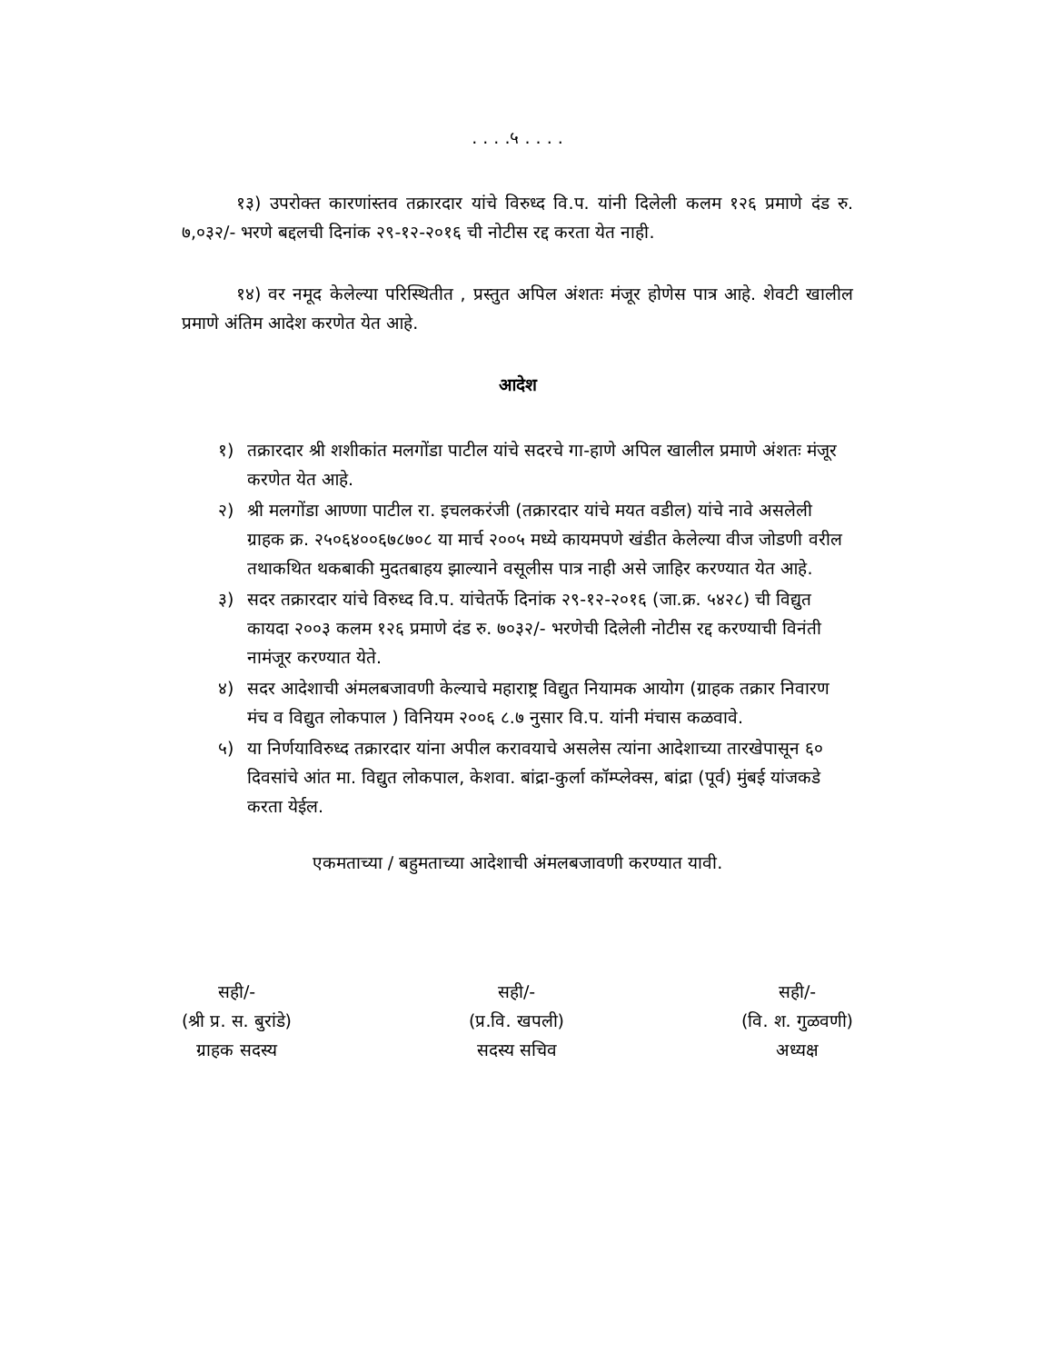. . . .५ . . . .
१३) उपरोक्त कारणांस्तव तक्रारदार यांचे विरुध्द वि.प. यांनी दिलेली कलम १२६ प्रमाणे दंड रु. ७,०३२/- भरणे बद्दलची दिनांक २९-१२-२०१६ ची नोटीस रद्द करता येत नाही.
१४) वर नमूद केलेल्या परिस्थितीत , प्रस्तुत अपिल अंशतः मंजूर होणेस पात्र आहे. शेवटी खालील प्रमाणे अंतिम आदेश करणेत येत आहे.
आदेश
१) तक्रारदार श्री शशीकांत मलगोंडा पाटील यांचे सदरचे गा-हाणे अपिल खालील प्रमाणे अंशतः मंजूर करणेत येत आहे.
२) श्री मलगोंडा आण्णा पाटील रा. इचलकरंजी (तक्रारदार यांचे मयत वडील) यांचे नावे असलेली ग्राहक क्र. २५०६४००६७८७०८ या मार्च २००५ मध्ये कायमपणे खंडीत केलेल्या वीज जोडणी वरील तथाकथित थकबाकी मुदतबाहय झाल्याने वसूलीस पात्र नाही असे जाहिर करण्यात येत आहे.
३) सदर तक्रारदार यांचे विरुध्द वि.प. यांचेतर्फे दिनांक २९-१२-२०१६ (जा.क्र. ५४२८) ची विद्युत कायदा २००३ कलम १२६ प्रमाणे दंड रु. ७०३२/- भरणेची दिलेली नोटीस रद्द करण्याची विनंती नामंजूर करण्यात येते.
४) सदर आदेशाची अंमलबजावणी केल्याचे महाराष्ट्र विद्युत नियामक आयोग (ग्राहक तक्रार निवारण मंच व विद्युत लोकपाल ) विनियम २००६ ८.७ नुसार वि.प. यांनी मंचास कळवावे.
५) या निर्णयाविरुध्द तक्रारदार यांना अपील करावयाचे असलेस त्यांना आदेशाच्या तारखेपासून ६० दिवसांचे आंत मा. विद्युत लोकपाल, केशवा. बांद्रा-कुर्ला कॉम्प्लेक्स, बांद्रा (पूर्व) मुंबई यांजकडे करता येईल.
एकमताच्या / बहुमताच्या आदेशाची अंमलबजावणी करण्यात यावी.
सही/-
(श्री प्र. स. बुरांडे)
ग्राहक सदस्य
सही/-
(प्र.वि. खपली)
सदस्य सचिव
सही/-
(वि. श. गुळवणी)
अध्यक्ष